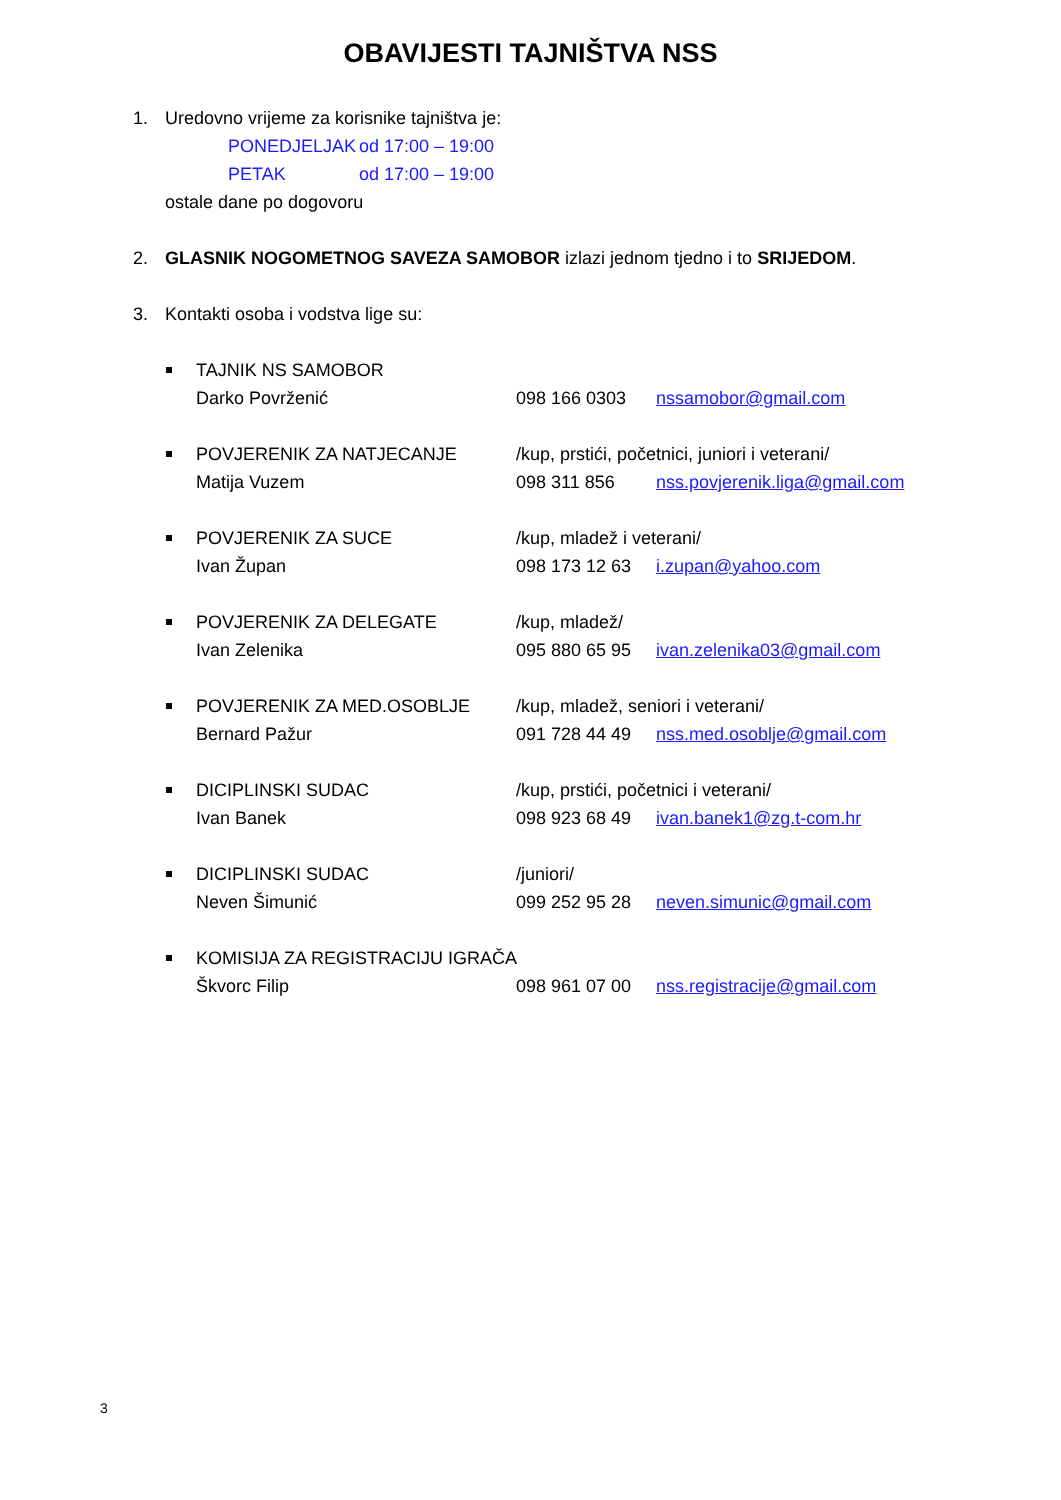OBAVIJESTI TAJNIŠTVA NSS
1. Uredovno vrijeme za korisnike tajništva je:
PONEDJELJAK od 17:00 – 19:00
PETAK od 17:00 – 19:00
ostale dane po dogovoru
2. GLASNIK NOGOMETNOG SAVEZA SAMOBOR izlazi jednom tjedno i to SRIJEDOM.
3. Kontakti osoba i vodstva lige su:
TAJNIK NS SAMOBOR
Darko Povrženić
098 166 0303
nssamobor@gmail.com
POVJERENIK ZA NATJECANJE
/kup, prstići, početnici, juniori i veterani/
Matija Vuzem
098 311 856
nss.povjerenik.liga@gmail.com
POVJERENIK ZA SUCE
/kup, mladež i veterani/
Ivan Župan
098 173 12 63
i.zupan@yahoo.com
POVJERENIK ZA DELEGATE
/kup, mladež/
Ivan Zelenika
095 880 65 95
ivan.zelenika03@gmail.com
POVJERENIK ZA MED.OSOBLJE
/kup, mladež, seniori i veterani/
Bernard Pažur
091 728 44 49
nss.med.osoblje@gmail.com
DICIPLINSKI SUDAC
/kup, prstići, početnici i veterani/
Ivan Banek
098 923 68 49
ivan.banek1@zg.t-com.hr
DICIPLINSKI SUDAC
/juniori/
Neven Šimunić
099 252 95 28
neven.simunic@gmail.com
KOMISIJA ZA REGISTRACIJU IGRAČA
Škvorc Filip
098 961 07 00
nss.registracije@gmail.com
3